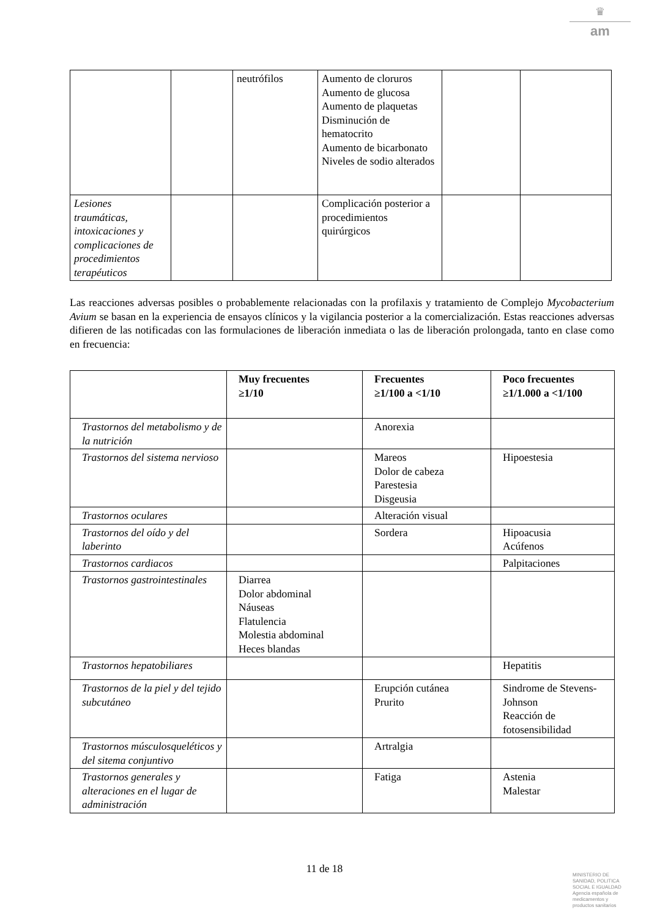♛
am
| | | neutrófilos | Aumento de cloruros Aumento de glucosa Aumento de plaquetas Disminución de hematocrito Aumento de bicarbonato Niveles de sodio alterados | | |
| Lesiones traumáticas, intoxicaciones y complicaciones de procedimientos terapéuticos | | | Complicación posterior a procedimientos quirúrgicos | | |
Las reacciones adversas posibles o probablemente relacionadas con la profilaxis y tratamiento de Complejo Mycobacterium Avium se basan en la experiencia de ensayos clínicos y la vigilancia posterior a la comercialización. Estas reacciones adversas difieren de las notificadas con las formulaciones de liberación inmediata o las de liberación prolongada, tanto en clase como en frecuencia:
| | Muy frecuentes ≥1/10 | Frecuentes ≥1/100 a <1/10 | Poco frecuentes ≥1/1.000 a <1/100 |
| --- | --- | --- | --- |
| Trastornos del metabolismo y de la nutrición | | Anorexia | |
| Trastornos del sistema nervioso | | Mareos Dolor de cabeza Parestesia Disgeusia | Hipoestesia |
| Trastornos oculares | | Alteración visual | |
| Trastornos del oído y del laberinto | | Sordera | Hipoacusia Acúfenos |
| Trastornos cardiacos | | | Palpitaciones |
| Trastornos gastrointestinales | Diarrea Dolor abdominal Náuseas Flatulencia Molestia abdominal Heces blandas | | |
| Trastornos hepatobiliares | | | Hepatitis |
| Trastornos de la piel y del tejido subcutáneo | | Erupción cutánea Prurito | Sindrome de Stevens-Johnson Reacción de fotosensibilidad |
| Trastornos músculosqueléticos y del sitema conjuntivo | | Artralgia | |
| Trastornos generales y alteraciones en el lugar de administración | | Fatiga | Astenia Malestar |
11 de 18
MINISTERIO DE
SANIDAD, POLITICA
SOCIAL E IGUALDAD
Agencia española de
medicamentos y
productos sanitarios